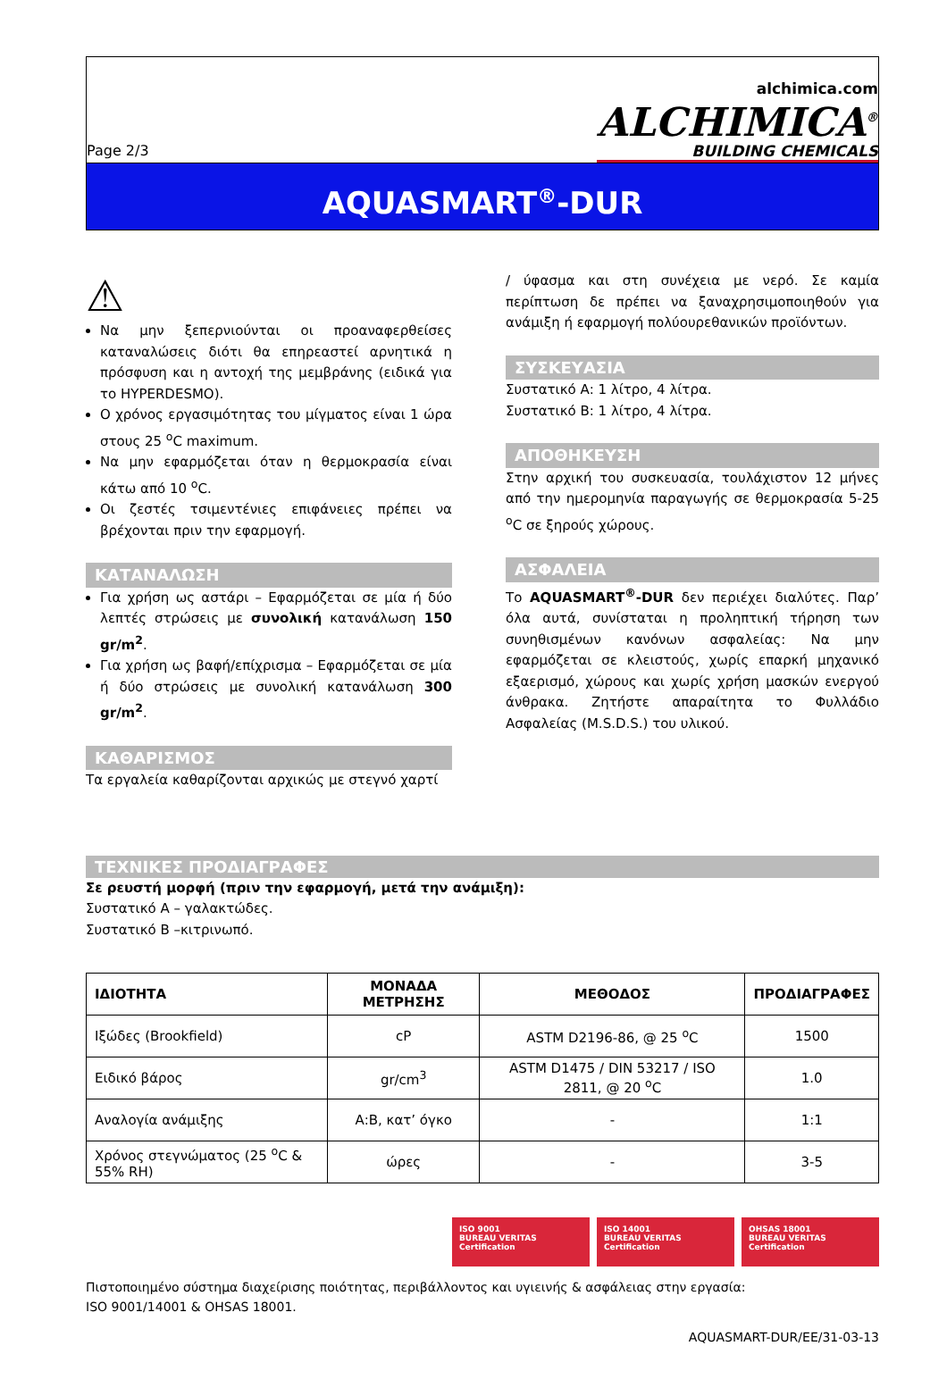Page 2/3
alchimica.com
ALCHIMICA<sup>®</sup>
BUILDING CHEMICALS
AQUASMART<sup>®</sup>-DUR
⚠
Να μην ξεπερνιούνται οι προαναφερθείσες καταναλώσεις διότι θα επηρεαστεί αρνητικά η πρόσφυση και η αντοχή της μεμβράνης (ειδικά για το HYPERDESMO).
Ο χρόνος εργασιμότητας του μίγματος είναι 1 ώρα στους 25 <sup>o</sup>C maximum.
Να μην εφαρμόζεται όταν η θερμοκρασία είναι κάτω από 10 <sup>o</sup>C.
Οι ζεστές τσιμεντένιες επιφάνειες πρέπει να βρέχονται πριν την εφαρμογή.
ΚΑΤΑΝΑΛΩΣΗ
Για χρήση ως αστάρι – Εφαρμόζεται σε μία ή δύο λεπτές στρώσεις με συνολική κατανάλωση 150 gr/m<sup>2</sup>.
Για χρήση ως βαφή/επίχρισμα – Εφαρμόζεται σε μία ή δύο στρώσεις με συνολική κατανάλωση 300 gr/m<sup>2</sup>.
ΚΑΘΑΡΙΣΜΟΣ
Τα εργαλεία καθαρίζονται αρχικώς με στεγνό χαρτί
/ ύφασμα και στη συνέχεια με νερό. Σε καμία περίπτωση δε πρέπει να ξαναχρησιμοποιηθούν για ανάμιξη ή εφαρμογή πολύουρεθανικών προϊόντων.
ΣΥΣΚΕΥΑΣΙΑ
Συστατικό Α: 1 λίτρο, 4 λίτρα.
Συστατικό Β: 1 λίτρο, 4 λίτρα.
ΑΠΟΘΗΚΕΥΣΗ
Στην αρχική του συσκευασία, τουλάχιστον 12 μήνες από την ημερομηνία παραγωγής σε θερμοκρασία 5-25 <sup>o</sup>C σε ξηρούς χώρους.
ΑΣΦΑΛΕΙΑ
Το AQUASMART<sup>®</sup>-DUR δεν περιέχει διαλύτες. Παρ’ όλα αυτά, συνίσταται η προληπτική τήρηση των συνηθισμένων κανόνων ασφαλείας: Να μην εφαρμόζεται σε κλειστούς, χωρίς επαρκή μηχανικό εξαερισμό, χώρους και χωρίς χρήση μασκών ενεργού άνθρακα. Ζητήστε απαραίτητα το Φυλλάδιο Ασφαλείας (M.S.D.S.) του υλικού.
ΤΕΧΝΙΚΕΣ ΠΡΟΔΙΑΓΡΑΦΕΣ
Σε ρευστή μορφή (πριν την εφαρμογή, μετά την ανάμιξη):
Συστατικό Α – γαλακτώδες.
Συστατικό Β –κιτρινωπό.
| ΙΔΙΟΤΗΤΑ | ΜΟΝΑΔΑ ΜΕΤΡΗΣΗΣ | ΜΕΘΟΔΟΣ | ΠΡΟΔΙΑΓΡΑΦΕΣ |
| --- | --- | --- | --- |
| Ιξώδες (Brookfield) | cP | ASTM D2196-86, @ 25 <sup>o</sup>C | 1500 |
| Ειδικό βάρος | gr/cm<sup>3</sup> | ASTM D1475 / DIN 53217 / ISO 2811, @ 20 <sup>o</sup>C | 1.0 |
| Αναλογία ανάμιξης | Α:Β, κατ’ όγκο | - | 1:1 |
| Χρόνος στεγνώματος (25 <sup>o</sup>C & 55% RH) | ώρες | - | 3-5 |
ISO 9001
BUREAU VERITAS
Certification
ISO 14001
BUREAU VERITAS
Certification
OHSAS 18001
BUREAU VERITAS
Certification
Πιστοποιημένο σύστημα διαχείρισης ποιότητας, περιβάλλοντος και υγιεινής & ασφάλειας στην εργασία:
ISO 9001/14001 & OHSAS 18001.
AQUASMART-DUR/EE/31-03-13